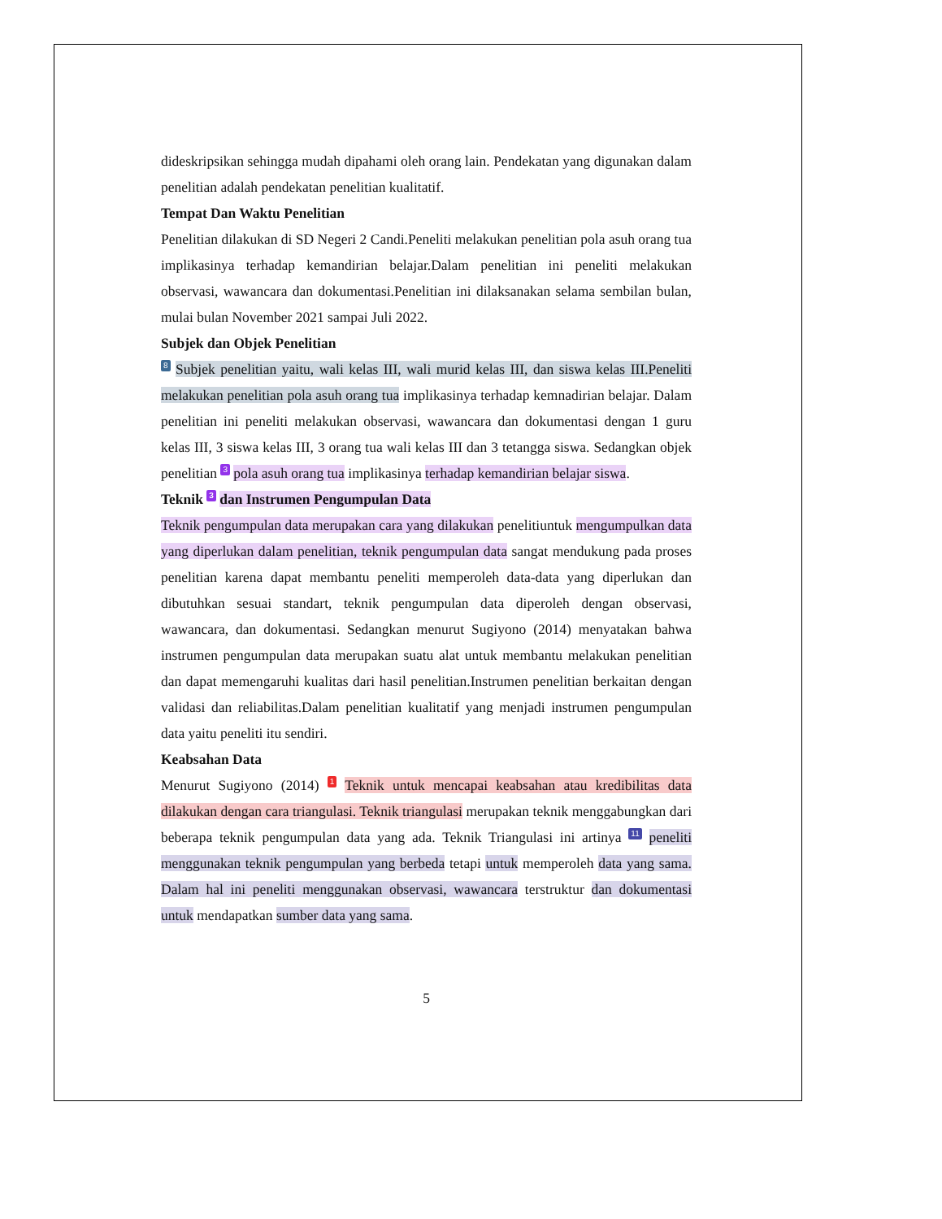dideskripsikan sehingga mudah dipahami oleh orang lain. Pendekatan yang digunakan dalam penelitian adalah pendekatan penelitian kualitatif.
Tempat Dan Waktu Penelitian
Penelitian dilakukan di SD Negeri 2 Candi.Peneliti melakukan penelitian pola asuh orang tua implikasinya terhadap kemandirian belajar.Dalam penelitian ini peneliti melakukan observasi, wawancara dan dokumentasi.Penelitian ini dilaksanakan selama sembilan bulan, mulai bulan November 2021 sampai Juli 2022.
Subjek dan Objek Penelitian
8 Subjek penelitian yaitu, wali kelas III, wali murid kelas III, dan siswa kelas III.Peneliti melakukan penelitian pola asuh orang tua implikasinya terhadap kemnadirian belajar. Dalam penelitian ini peneliti melakukan observasi, wawancara dan dokumentasi dengan 1 guru kelas III, 3 siswa kelas III, 3 orang tua wali kelas III dan 3 tetangga siswa. Sedangkan objek penelitian 3 pola asuh orang tua implikasinya terhadap kemandirian belajar siswa.
Teknik 3 dan Instrumen Pengumpulan Data
Teknik pengumpulan data merupakan cara yang dilakukan penelitiuntuk mengumpulkan data yang diperlukan dalam penelitian, teknik pengumpulan data sangat mendukung pada proses penelitian karena dapat membantu peneliti memperoleh data-data yang diperlukan dan dibutuhkan sesuai standart, teknik pengumpulan data diperoleh dengan observasi, wawancara, dan dokumentasi. Sedangkan menurut Sugiyono (2014) menyatakan bahwa instrumen pengumpulan data merupakan suatu alat untuk membantu melakukan penelitian dan dapat memengaruhi kualitas dari hasil penelitian.Instrumen penelitian berkaitan dengan validasi dan reliabilitas.Dalam penelitian kualitatif yang menjadi instrumen pengumpulan data yaitu peneliti itu sendiri.
Keabsahan Data
Menurut Sugiyono (2014) 1 Teknik untuk mencapai keabsahan atau kredibilitas data dilakukan dengan cara triangulasi. Teknik triangulasi merupakan teknik menggabungkan dari beberapa teknik pengumpulan data yang ada. Teknik Triangulasi ini artinya 11 peneliti menggunakan teknik pengumpulan yang berbeda tetapi untuk memperoleh data yang sama. Dalam hal ini peneliti menggunakan observasi, wawancara terstruktur dan dokumentasi untuk mendapatkan sumber data yang sama.
5